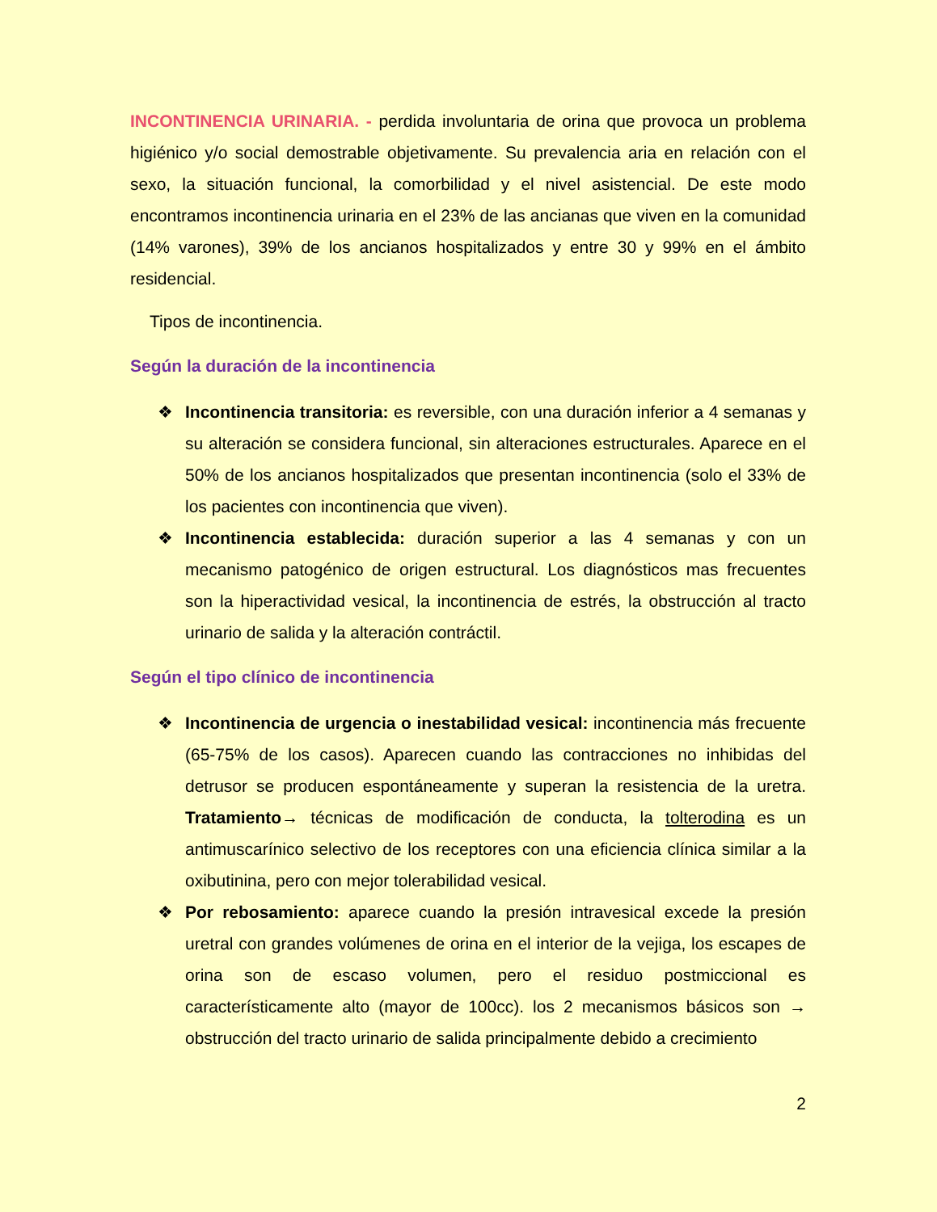INCONTINENCIA URINARIA. - perdida involuntaria de orina que provoca un problema higiénico y/o social demostrable objetivamente. Su prevalencia aria en relación con el sexo, la situación funcional, la comorbilidad y el nivel asistencial. De este modo encontramos incontinencia urinaria en el 23% de las ancianas que viven en la comunidad (14% varones), 39% de los ancianos hospitalizados y entre 30 y 99% en el ámbito residencial.
Tipos de incontinencia.
Según la duración de la incontinencia
❖ Incontinencia transitoria: es reversible, con una duración inferior a 4 semanas y su alteración se considera funcional, sin alteraciones estructurales. Aparece en el 50% de los ancianos hospitalizados que presentan incontinencia (solo el 33% de los pacientes con incontinencia que viven).
❖ Incontinencia establecida: duración superior a las 4 semanas y con un mecanismo patogénico de origen estructural. Los diagnósticos mas frecuentes son la hiperactividad vesical, la incontinencia de estrés, la obstrucción al tracto urinario de salida y la alteración contráctil.
Según el tipo clínico de incontinencia
❖ Incontinencia de urgencia o inestabilidad vesical: incontinencia más frecuente (65-75% de los casos). Aparecen cuando las contracciones no inhibidas del detrusor se producen espontáneamente y superan la resistencia de la uretra. Tratamiento→ técnicas de modificación de conducta, la tolterodina es un antimuscarínico selectivo de los receptores con una eficiencia clínica similar a la oxibutinina, pero con mejor tolerabilidad vesical.
❖ Por rebosamiento: aparece cuando la presión intravesical excede la presión uretral con grandes volúmenes de orina en el interior de la vejiga, los escapes de orina son de escaso volumen, pero el residuo postmiccional es característicamente alto (mayor de 100cc). los 2 mecanismos básicos son → obstrucción del tracto urinario de salida principalmente debido a crecimiento
2